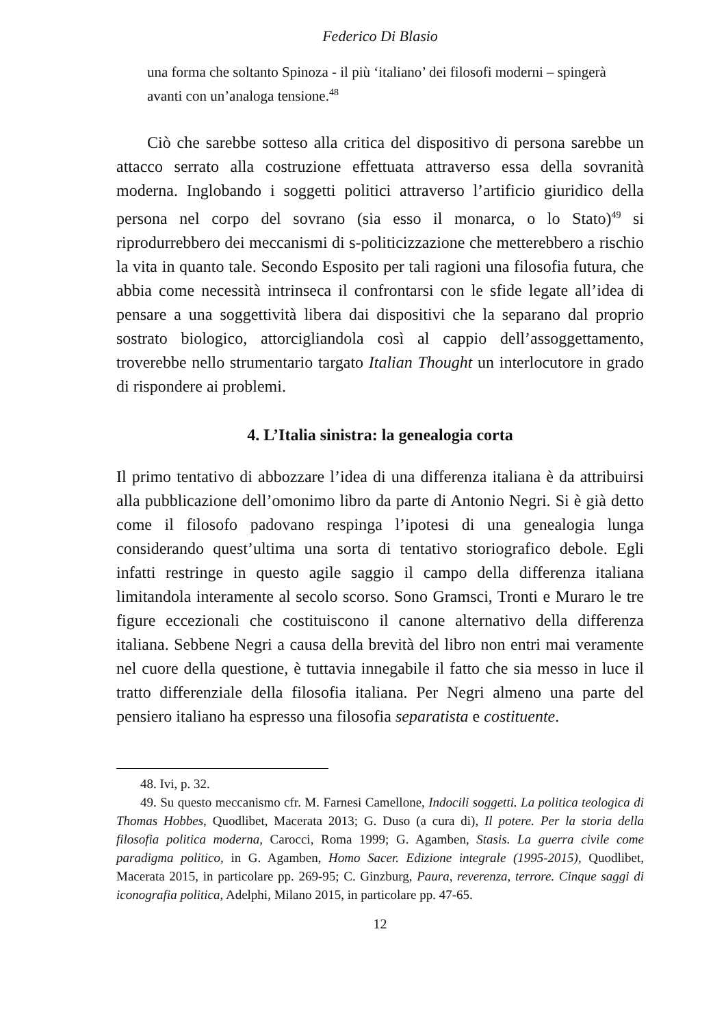Federico Di Blasio
una forma che soltanto Spinoza - il più ‘italiano’ dei filosofi moderni – spingerà avanti con un’analoga tensione.<sup>48</sup>
Ciò che sarebbe sotteso alla critica del dispositivo di persona sarebbe un attacco serrato alla costruzione effettuata attraverso essa della sovranità moderna. Inglobando i soggetti politici attraverso l’artificio giuridico della persona nel corpo del sovrano (sia esso il monarca, o lo Stato)<sup>49</sup> si riprodurrebbero dei meccanismi di s-politicizzazione che metterebbero a rischio la vita in quanto tale. Secondo Esposito per tali ragioni una filosofia futura, che abbia come necessità intrinseca il confrontarsi con le sfide legate all’idea di pensare a una soggettività libera dai dispositivi che la separano dal proprio sostrato biologico, attorcigliandola così al cappio dell’assoggettamento, troverebbe nello strumentario targato Italian Thought un interlocutore in grado di rispondere ai problemi.
4. L’Italia sinistra: la genealogia corta
Il primo tentativo di abbozzare l’idea di una differenza italiana è da attribuirsi alla pubblicazione dell’omonimo libro da parte di Antonio Negri. Si è già detto come il filosofo padovano respinga l’ipotesi di una genealogia lunga considerando quest’ultima una sorta di tentativo storiografico debole. Egli infatti restringe in questo agile saggio il campo della differenza italiana limitandola interamente al secolo scorso. Sono Gramsci, Tronti e Muraro le tre figure eccezionali che costituiscono il canone alternativo della differenza italiana. Sebbene Negri a causa della brevità del libro non entri mai veramente nel cuore della questione, è tuttavia innegabile il fatto che sia messo in luce il tratto differenziale della filosofia italiana. Per Negri almeno una parte del pensiero italiano ha espresso una filosofia separatista e costituente.
48. Ivi, p. 32.
49. Su questo meccanismo cfr. M. Farnesi Camellone, Indocili soggetti. La politica teologica di Thomas Hobbes, Quodlibet, Macerata 2013; G. Duso (a cura di), Il potere. Per la storia della filosofia politica moderna, Carocci, Roma 1999; G. Agamben, Stasis. La guerra civile come paradigma politico, in G. Agamben, Homo Sacer. Edizione integrale (1995-2015), Quodlibet, Macerata 2015, in particolare pp. 269-95; C. Ginzburg, Paura, reverenza, terrore. Cinque saggi di iconografia politica, Adelphi, Milano 2015, in particolare pp. 47-65.
12